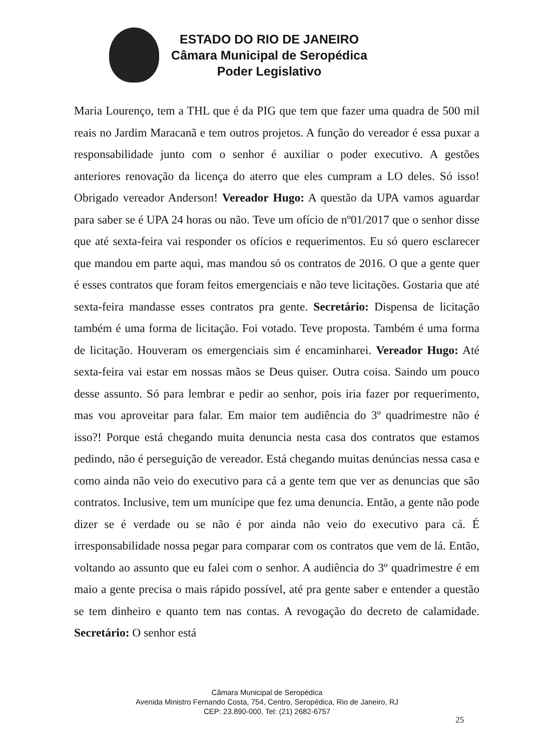ESTADO DO RIO DE JANEIRO
Câmara Municipal de Seropédica
Poder Legislativo
Maria Lourenço, tem a THL que é da PIG que tem que fazer uma quadra de 500 mil reais no Jardim Maracanã e tem outros projetos. A função do vereador é essa puxar a responsabilidade junto com o senhor é auxiliar o poder executivo. A gestões anteriores renovação da licença do aterro que eles cumpram a LO deles. Só isso! Obrigado vereador Anderson! Vereador Hugo: A questão da UPA vamos aguardar para saber se é UPA 24 horas ou não. Teve um ofício de nº01/2017 que o senhor disse que até sexta-feira vai responder os ofícios e requerimentos. Eu só quero esclarecer que mandou em parte aqui, mas mandou só os contratos de 2016. O que a gente quer é esses contratos que foram feitos emergenciais e não teve licitações. Gostaria que até sexta-feira mandasse esses contratos pra gente. Secretário: Dispensa de licitação também é uma forma de licitação. Foi votado. Teve proposta. Também é uma forma de licitação. Houveram os emergenciais sim é encaminharei. Vereador Hugo: Até sexta-feira vai estar em nossas mãos se Deus quiser. Outra coisa. Saindo um pouco desse assunto. Só para lembrar e pedir ao senhor, pois iria fazer por requerimento, mas vou aproveitar para falar. Em maior tem audiência do 3º quadrimestre não é isso?! Porque está chegando muita denuncia nesta casa dos contratos que estamos pedindo, não é perseguição de vereador. Está chegando muitas denúncias nessa casa e como ainda não veio do executivo para cá a gente tem que ver as denuncias que são contratos. Inclusive, tem um munícipe que fez uma denuncia. Então, a gente não pode dizer se é verdade ou se não é por ainda não veio do executivo para cá. É irresponsabilidade nossa pegar para comparar com os contratos que vem de lá. Então, voltando ao assunto que eu falei com o senhor. A audiência do 3º quadrimestre é em maio a gente precisa o mais rápido possível, até pra gente saber e entender a questão se tem dinheiro e quanto tem nas contas. A revogação do decreto de calamidade. Secretário: O senhor está
Câmara Municipal de Seropédica
Avenida Ministro Fernando Costa, 754, Centro, Seropédica, Rio de Janeiro, RJ
CEP: 23.890-000, Tel: (21) 2682-6757
25